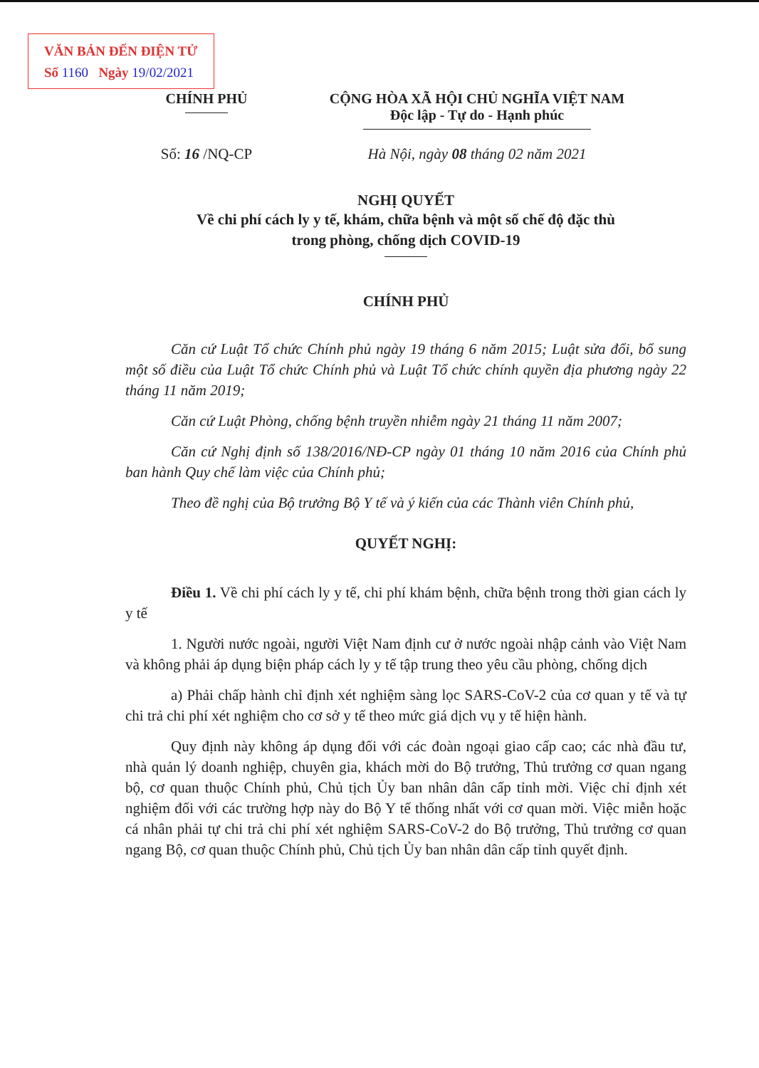VĂN BẢN ĐẾN ĐIỆN TỬ
Số 1160 Ngày 19/02/2021
CHÍNH PHỦ CỘNG HÒA XÃ HỘI CHỦ NGHĨA VIỆT NAM
Độc lập - Tự do - Hạnh phúc
Số: 16 /NQ-CP Hà Nội, ngày 08 tháng 02 năm 2021
NGHỊ QUYẾT
Về chi phí cách ly y tế, khám, chữa bệnh và một số chế độ đặc thù
trong phòng, chống dịch COVID-19
CHÍNH PHỦ
Căn cứ Luật Tổ chức Chính phủ ngày 19 tháng 6 năm 2015; Luật sửa đổi, bổ sung một số điều của Luật Tổ chức Chính phủ và Luật Tổ chức chính quyền địa phương ngày 22 tháng 11 năm 2019;
Căn cứ Luật Phòng, chống bệnh truyền nhiễm ngày 21 tháng 11 năm 2007;
Căn cứ Nghị định số 138/2016/NĐ-CP ngày 01 tháng 10 năm 2016 của Chính phủ ban hành Quy chế làm việc của Chính phủ;
Theo đề nghị của Bộ trưởng Bộ Y tế và ý kiến của các Thành viên Chính phủ,
QUYẾT NGHỊ:
Điều 1. Về chi phí cách ly y tế, chi phí khám bệnh, chữa bệnh trong thời gian cách ly y tế
1. Người nước ngoài, người Việt Nam định cư ở nước ngoài nhập cảnh vào Việt Nam và không phải áp dụng biện pháp cách ly y tế tập trung theo yêu cầu phòng, chống dịch
a) Phải chấp hành chỉ định xét nghiệm sàng lọc SARS-CoV-2 của cơ quan y tế và tự chi trả chi phí xét nghiệm cho cơ sở y tế theo mức giá dịch vụ y tế hiện hành.
Quy định này không áp dụng đối với các đoàn ngoại giao cấp cao; các nhà đầu tư, nhà quản lý doanh nghiệp, chuyên gia, khách mời do Bộ trưởng, Thủ trưởng cơ quan ngang bộ, cơ quan thuộc Chính phủ, Chủ tịch Ủy ban nhân dân cấp tỉnh mời. Việc chỉ định xét nghiệm đối với các trường hợp này do Bộ Y tế thống nhất với cơ quan mời. Việc miễn hoặc cá nhân phải tự chi trả chi phí xét nghiệm SARS-CoV-2 do Bộ trưởng, Thủ trưởng cơ quan ngang Bộ, cơ quan thuộc Chính phủ, Chủ tịch Ủy ban nhân dân cấp tỉnh quyết định.